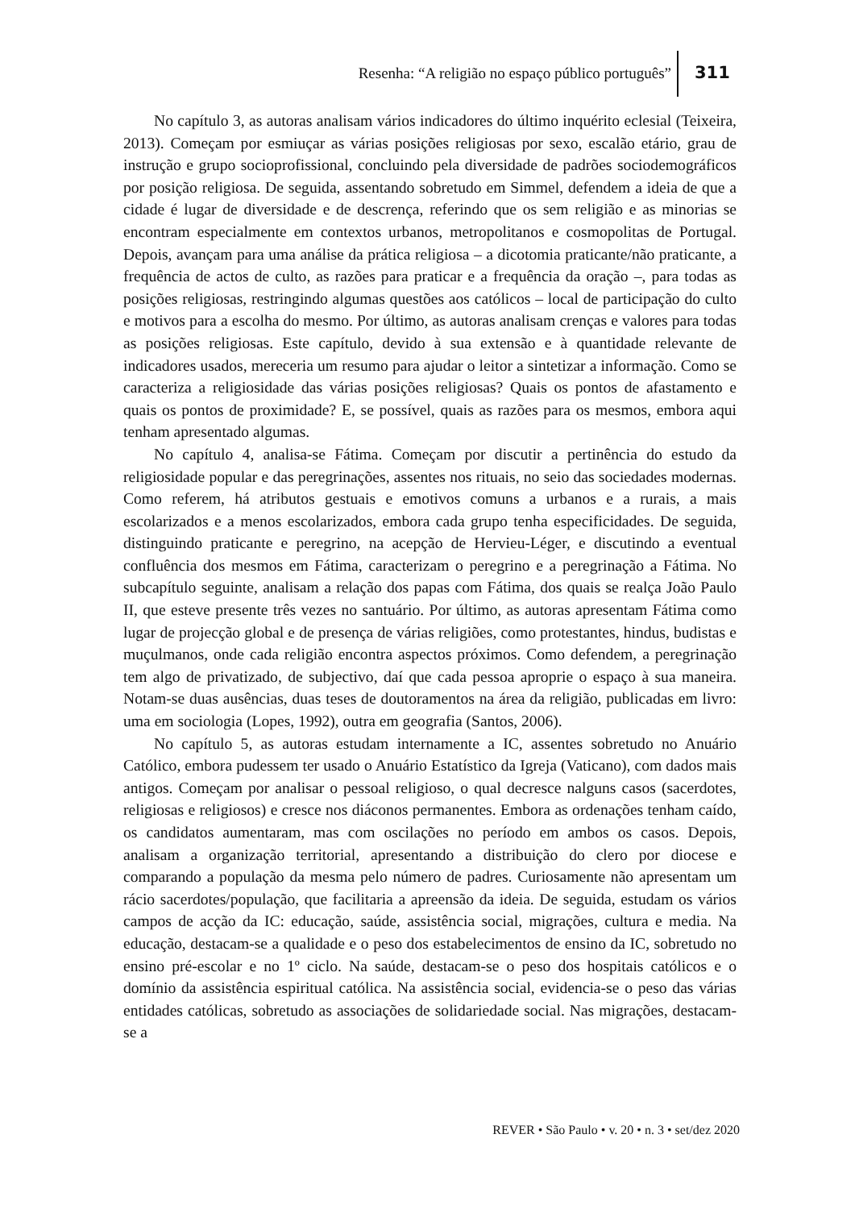Resenha: “A religião no espaço público português”
311
No capítulo 3, as autoras analisam vários indicadores do último inquérito eclesial (Teixeira, 2013). Começam por esmiuçar as várias posições religiosas por sexo, escalão etário, grau de instrução e grupo socioprofissional, concluindo pela diversidade de padrões sociodemográficos por posição religiosa. De seguida, assentando sobretudo em Simmel, defendem a ideia de que a cidade é lugar de diversidade e de descrença, referindo que os sem religião e as minorias se encontram especialmente em contextos urbanos, metropolitanos e cosmopolitas de Portugal. Depois, avançam para uma análise da prática religiosa – a dicotomia praticante/não praticante, a frequência de actos de culto, as razões para praticar e a frequência da oração –, para todas as posições religiosas, restringindo algumas questões aos católicos – local de participação do culto e motivos para a escolha do mesmo. Por último, as autoras analisam crenças e valores para todas as posições religiosas. Este capítulo, devido à sua extensão e à quantidade relevante de indicadores usados, mereceria um resumo para ajudar o leitor a sintetizar a informação. Como se caracteriza a religiosidade das várias posições religiosas? Quais os pontos de afastamento e quais os pontos de proximidade? E, se possível, quais as razões para os mesmos, embora aqui tenham apresentado algumas.
No capítulo 4, analisa-se Fátima. Começam por discutir a pertinência do estudo da religiosidade popular e das peregrinações, assentes nos rituais, no seio das sociedades modernas. Como referem, há atributos gestuais e emotivos comuns a urbanos e a rurais, a mais escolarizados e a menos escolarizados, embora cada grupo tenha especificidades. De seguida, distinguindo praticante e peregrino, na acepção de Hervieu-Léger, e discutindo a eventual confluência dos mesmos em Fátima, caracterizam o peregrino e a peregrinação a Fátima. No subcapítulo seguinte, analisam a relação dos papas com Fátima, dos quais se realça João Paulo II, que esteve presente três vezes no santuário. Por último, as autoras apresentam Fátima como lugar de projecção global e de presença de várias religiões, como protestantes, hindus, budistas e muçulmanos, onde cada religião encontra aspectos próximos. Como defendem, a peregrinação tem algo de privatizado, de subjectivo, daí que cada pessoa aproprie o espaço à sua maneira. Notam-se duas ausências, duas teses de doutoramentos na área da religião, publicadas em livro: uma em sociologia (Lopes, 1992), outra em geografia (Santos, 2006).
No capítulo 5, as autoras estudam internamente a IC, assentes sobretudo no Anuário Católico, embora pudessem ter usado o Anuário Estatístico da Igreja (Vaticano), com dados mais antigos. Começam por analisar o pessoal religioso, o qual decresce nalguns casos (sacerdotes, religiosas e religiosos) e cresce nos diáconos permanentes. Embora as ordenações tenham caído, os candidatos aumentaram, mas com oscilações no período em ambos os casos. Depois, analisam a organização territorial, apresentando a distribuição do clero por diocese e comparando a população da mesma pelo número de padres. Curiosamente não apresentam um rácio sacerdotes/população, que facilitaria a apreensão da ideia. De seguida, estudam os vários campos de acção da IC: educação, saúde, assistência social, migrações, cultura e media. Na educação, destacam-se a qualidade e o peso dos estabelecimentos de ensino da IC, sobretudo no ensino pré-escolar e no 1º ciclo. Na saúde, destacam-se o peso dos hospitais católicos e o domínio da assistência espiritual católica. Na assistência social, evidencia-se o peso das várias entidades católicas, sobretudo as associações de solidariedade social. Nas migrações, destacam-se a
REVER • São Paulo • v. 20 • n. 3 • set/dez 2020